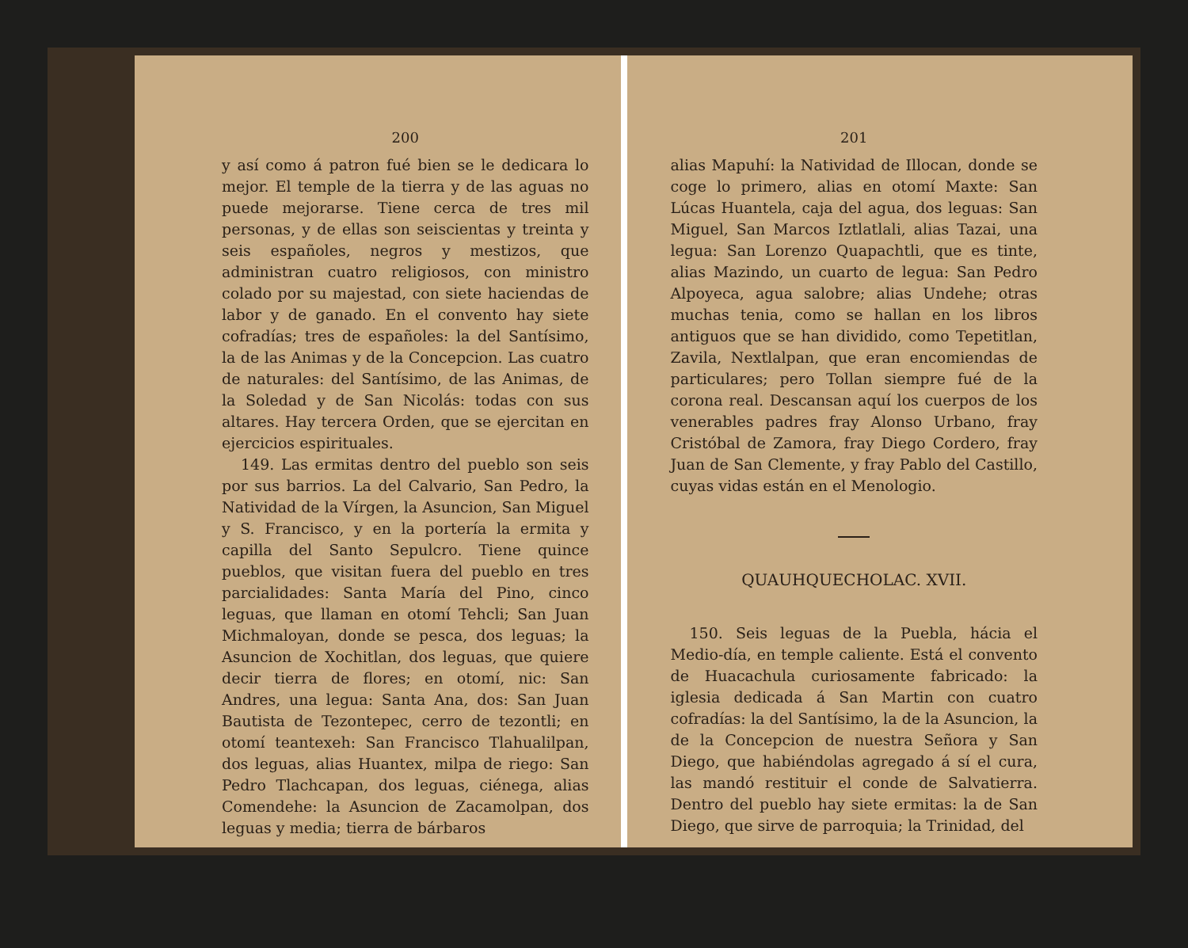200
y así como á patron fué bien se le dedicara lo mejor. El temple de la tierra y de las aguas no puede mejorarse. Tiene cerca de tres mil personas, y de ellas son seiscientas y treinta y seis españoles, negros y mestizos, que administran cuatro religiosos, con ministro colado por su majestad, con siete haciendas de labor y de ganado. En el convento hay siete cofradías; tres de españoles: la del Santísimo, la de las Animas y de la Concepcion. Las cuatro de naturales: del Santísimo, de las Animas, de la Soledad y de San Nicolás: todas con sus altares. Hay tercera Orden, que se ejercitan en ejercicios espirituales.
149. Las ermitas dentro del pueblo son seis por sus barrios. La del Calvario, San Pedro, la Natividad de la Vírgen, la Asuncion, San Miguel y S. Francisco, y en la portería la ermita y capilla del Santo Sepulcro. Tiene quince pueblos, que visitan fuera del pueblo en tres parcialidades: Santa María del Pino, cinco leguas, que llaman en otomí Tehcli; San Juan Michmaloyan, donde se pesca, dos leguas; la Asuncion de Xochitlan, dos leguas, que quiere decir tierra de flores; en otomí, nic: San Andres, una legua: Santa Ana, dos: San Juan Bautista de Tezontepec, cerro de tezontli; en otomí teantexeh: San Francisco Tlahualilpan, dos leguas, alias Huantex, milpa de riego: San Pedro Tlachcapan, dos leguas, ciénega, alias Comendehe: la Asuncion de Zacamolpan, dos leguas y media; tierra de bárbaros
201
alias Mapuhí: la Natividad de Illocan, donde se coge lo primero, alias en otomí Maxte: San Lúcas Huantela, caja del agua, dos leguas: San Miguel, San Marcos Iztlatlali, alias Tazai, una legua: San Lorenzo Quapachtli, que es tinte, alias Mazindo, un cuarto de legua: San Pedro Alpoyeca, agua salobre; alias Undehe; otras muchas tenia, como se hallan en los libros antiguos que se han dividido, como Tepetitlan, Zavila, Nextlalpan, que eran encomiendas de particulares; pero Tollan siempre fué de la corona real. Descansan aquí los cuerpos de los venerables padres fray Alonso Urbano, fray Cristóbal de Zamora, fray Diego Cordero, fray Juan de San Clemente, y fray Pablo del Castillo, cuyas vidas están en el Menologio.
QUAUHQUECHOLAC. XVII.
150. Seis leguas de la Puebla, hácia el Medio-día, en temple caliente. Está el convento de Huacachula curiosamente fabricado: la iglesia dedicada á San Martin con cuatro cofradías: la del Santísimo, la de la Asuncion, la de la Concepcion de nuestra Señora y San Diego, que habiéndolas agregado á sí el cura, las mandó restituir el conde de Salvatierra. Dentro del pueblo hay siete ermitas: la de San Diego, que sirve de parroquia; la Trinidad, del